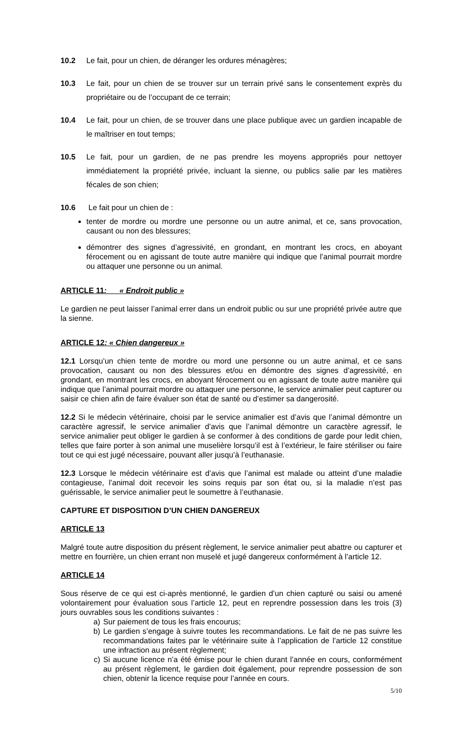10.2 Le fait, pour un chien, de déranger les ordures ménagères;
10.3 Le fait, pour un chien de se trouver sur un terrain privé sans le consentement exprès du propriétaire ou de l’occupant de ce terrain;
10.4 Le fait, pour un chien, de se trouver dans une place publique avec un gardien incapable de le maîtriser en tout temps;
10.5 Le fait, pour un gardien, de ne pas prendre les moyens appropriés pour nettoyer immédiatement la propriété privée, incluant la sienne, ou publics salie par les matières fécales de son chien;
10.6 Le fait pour un chien de :
tenter de mordre ou mordre une personne ou un autre animal, et ce, sans provocation, causant ou non des blessures;
démontrer des signes d’agressivité, en grondant, en montrant les crocs, en aboyant férocement ou en agissant de toute autre manière qui indique que l’animal pourrait mordre ou attaquer une personne ou un animal.
ARTICLE 11: « Endroit public »
Le gardien ne peut laisser l’animal errer dans un endroit public ou sur une propriété privée autre que la sienne.
ARTICLE 12: « Chien dangereux »
12.1 Lorsqu’un chien tente de mordre ou mord une personne ou un autre animal, et ce sans provocation, causant ou non des blessures et/ou en démontre des signes d’agressivité, en grondant, en montrant les crocs, en aboyant férocement ou en agissant de toute autre manière qui indique que l’animal pourrait mordre ou attaquer une personne, le service animalier peut capturer ou saisir ce chien afin de faire évaluer son état de santé ou d’estimer sa dangerosité.
12.2 Si le médecin vétérinaire, choisi par le service animalier est d’avis que l’animal démontre un caractère agressif, le service animalier d’avis que l’animal démontre un caractère agressif, le service animalier peut obliger le gardien à se conformer à des conditions de garde pour ledit chien, telles que faire porter à son animal une muselière lorsqu’il est à l’extérieur, le faire stériliser ou faire tout ce qui est jugé nécessaire, pouvant aller jusqu’à l’euthanasie.
12.3 Lorsque le médecin vétérinaire est d’avis que l’animal est malade ou atteint d’une maladie contagieuse, l’animal doit recevoir les soins requis par son état ou, si la maladie n’est pas guérissable, le service animalier peut le soumettre à l’euthanasie.
CAPTURE ET DISPOSITION D’UN CHIEN DANGEREUX
ARTICLE 13
Malgré toute autre disposition du présent règlement, le service animalier peut abattre ou capturer et mettre en fourrière, un chien errant non muselé et jugé dangereux conformément à l’article 12.
ARTICLE 14
Sous réserve de ce qui est ci-après mentionné, le gardien d’un chien capturé ou saisi ou amené volontairement pour évaluation sous l’article 12, peut en reprendre possession dans les trois (3) jours ouvrables sous les conditions suivantes :
a) Sur paiement de tous les frais encourus;
b) Le gardien s’engage à suivre toutes les recommandations. Le fait de ne pas suivre les recommandations faites par le vétérinaire suite à l’application de l’article 12 constitue une infraction au présent règlement;
c) Si aucune licence n’a été émise pour le chien durant l’année en cours, conformément au présent règlement, le gardien doit également, pour reprendre possession de son chien, obtenir la licence requise pour l’année en cours.
5/10